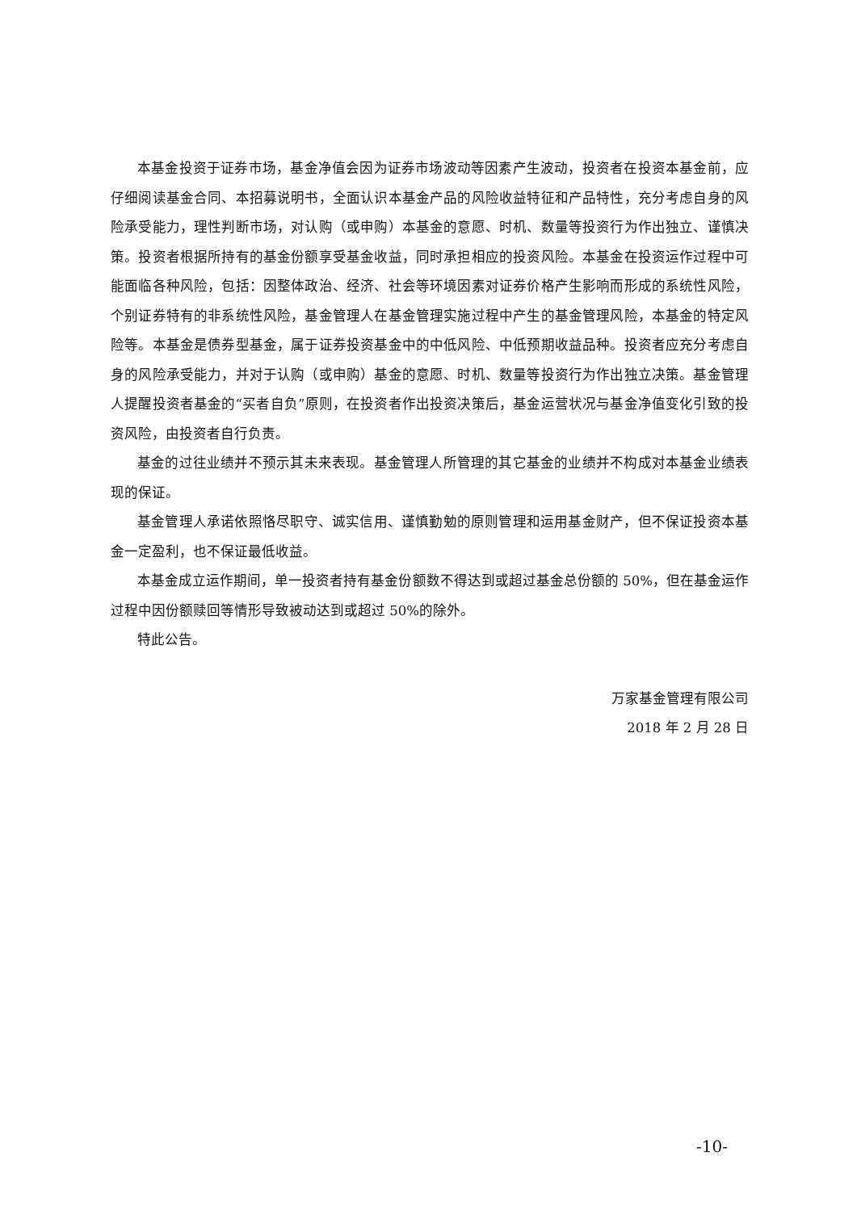本基金投资于证券市场，基金净值会因为证券市场波动等因素产生波动，投资者在投资本基金前，应仔细阅读基金合同、本招募说明书，全面认识本基金产品的风险收益特征和产品特性，充分考虑自身的风险承受能力，理性判断市场，对认购（或申购）本基金的意愿、时机、数量等投资行为作出独立、谨慎决策。投资者根据所持有的基金份额享受基金收益，同时承担相应的投资风险。本基金在投资运作过程中可能面临各种风险，包括：因整体政治、经济、社会等环境因素对证券价格产生影响而形成的系统性风险，个别证券特有的非系统性风险，基金管理人在基金管理实施过程中产生的基金管理风险，本基金的特定风险等。本基金是债券型基金，属于证券投资基金中的中低风险、中低预期收益品种。投资者应充分考虑自身的风险承受能力，并对于认购（或申购）基金的意愿、时机、数量等投资行为作出独立决策。基金管理人提醒投资者基金的“买者自负”原则，在投资者作出投资决策后，基金运营状况与基金净值变化引致的投资风险，由投资者自行负责。
基金的过往业绩并不预示其未来表现。基金管理人所管理的其它基金的业绩并不构成对本基金业绩表现的保证。
基金管理人承诺依照恪尽职守、诚实信用、谨慎勤勉的原则管理和运用基金财产，但不保证投资本基金一定盈利，也不保证最低收益。
本基金成立运作期间，单一投资者持有基金份额数不得达到或超过基金总份额的 50%，但在基金运作过程中因份额赎回等情形导致被动达到或超过 50%的除外。
特此公告。
万家基金管理有限公司
2018 年 2 月 28 日
-10-